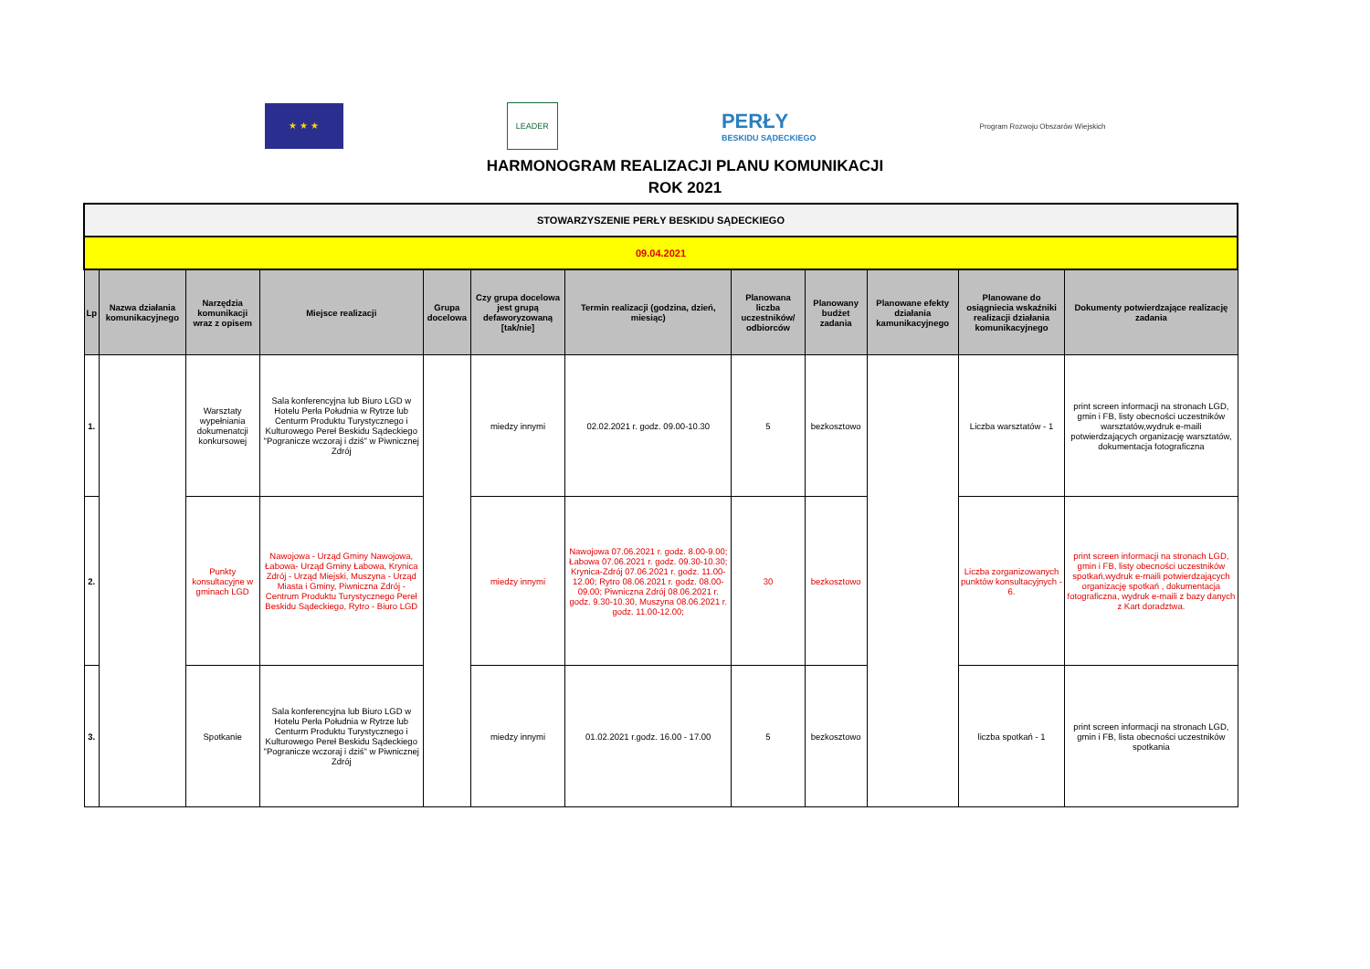★ ★ ★ LEADER
PERŁY
BESKIDU SĄDECKIEGO
Program Rozwoju Obszarów Wiejskich
HARMONOGRAM REALIZACJI PLANU KOMUNIKACJI
ROK 2021
| STOWARZYSZENIE PERŁY BESKIDU SĄDECKIEGO | | | | | | | | | | | |
| 09.04.2021 | | | | | | | | | | | |
| Lp | Nazwa działania komunikacyjnego | Narzędzia komunikacji wraz z opisem | Miejsce realizacji | Grupa docelowa | Czy grupa docelowa jest grupą defaworyzowaną [tak/nie] | Termin realizacji (godzina, dzień, miesiąc) | Planowana liczba uczestników/ odbiorców | Planowany budżet zadania | Planowane efekty działania kamunikacyjnego | Planowane do osiągniecia wskaźniki realizacji działania komunikacyjnego | Dokumenty potwierdzające realizację zadania |
| 1. | | Warsztaty wypełniania dokumenatcji konkursowej | Sala konferencyjna lub Biuro LGD w Hotelu Perła Południa w Rytrze lub Centurm Produktu Turystycznego i Kulturowego Pereł Beskidu Sądeckiego "Pogranicze wczoraj i dziś" w Piwnicznej Zdrój | | miedzy innymi | 02.02.2021 r. godz. 09.00-10.30 | 5 | bezkosztowo | | Liczba warsztatów - 1 | print screen informacji na stronach LGD, gmin i FB, listy obecności uczestników warsztatów,wydruk e-maili potwierdzających organizację warsztatów, dokumentacja fotograficzna |
| 2. | | Punkty konsultacyjne w gminach LGD | Nawojowa - Urząd Gminy Nawojowa, Łabowa- Urząd Gminy Łabowa, Krynica Zdrój - Urząd Miejski, Muszyna - Urząd Miasta i Gminy, Piwniczna Zdrój - Centrum Produktu Turystycznego Pereł Beskidu Sądeckiego, Rytro - Biuro LGD | | miedzy innymi | Nawojowa 07.06.2021 r. godz. 8.00-9.00; Łabowa 07.06.2021 r. godz. 09.30-10.30; Krynica-Zdrój 07.06.2021 r. godz. 11.00-12.00; Rytro 08.06.2021 r. godz. 08.00-09.00; Piwniczna Zdrój 08.06.2021 r. godz. 9.30-10.30, Muszyna 08.06.2021 r. godz. 11.00-12.00; | 30 | bezkosztowo | | Liczba zorganizowanych punktów konsultacyjnych - 6. | print screen informacji na stronach LGD, gmin i FB, listy obecności uczestników spotkań,wydruk e-maili potwierdzających organizację spotkań , dokumentacja fotograficzna, wydruk e-maili z bazy danych z Kart doradztwa. |
| 3. | | Spotkanie | Sala konferencyjna lub Biuro LGD w Hotelu Perła Południa w Rytrze lub Centurm Produktu Turystycznego i Kulturowego Pereł Beskidu Sądeckiego "Pogranicze wczoraj i dziś" w Piwnicznej Zdrój | | miedzy innymi | 01.02.2021 r.godz. 16.00 - 17.00 | 5 | bezkosztowo | | liczba spotkań - 1 | print screen informacji na stronach LGD, gmin i FB, lista obecności uczestników spotkania |